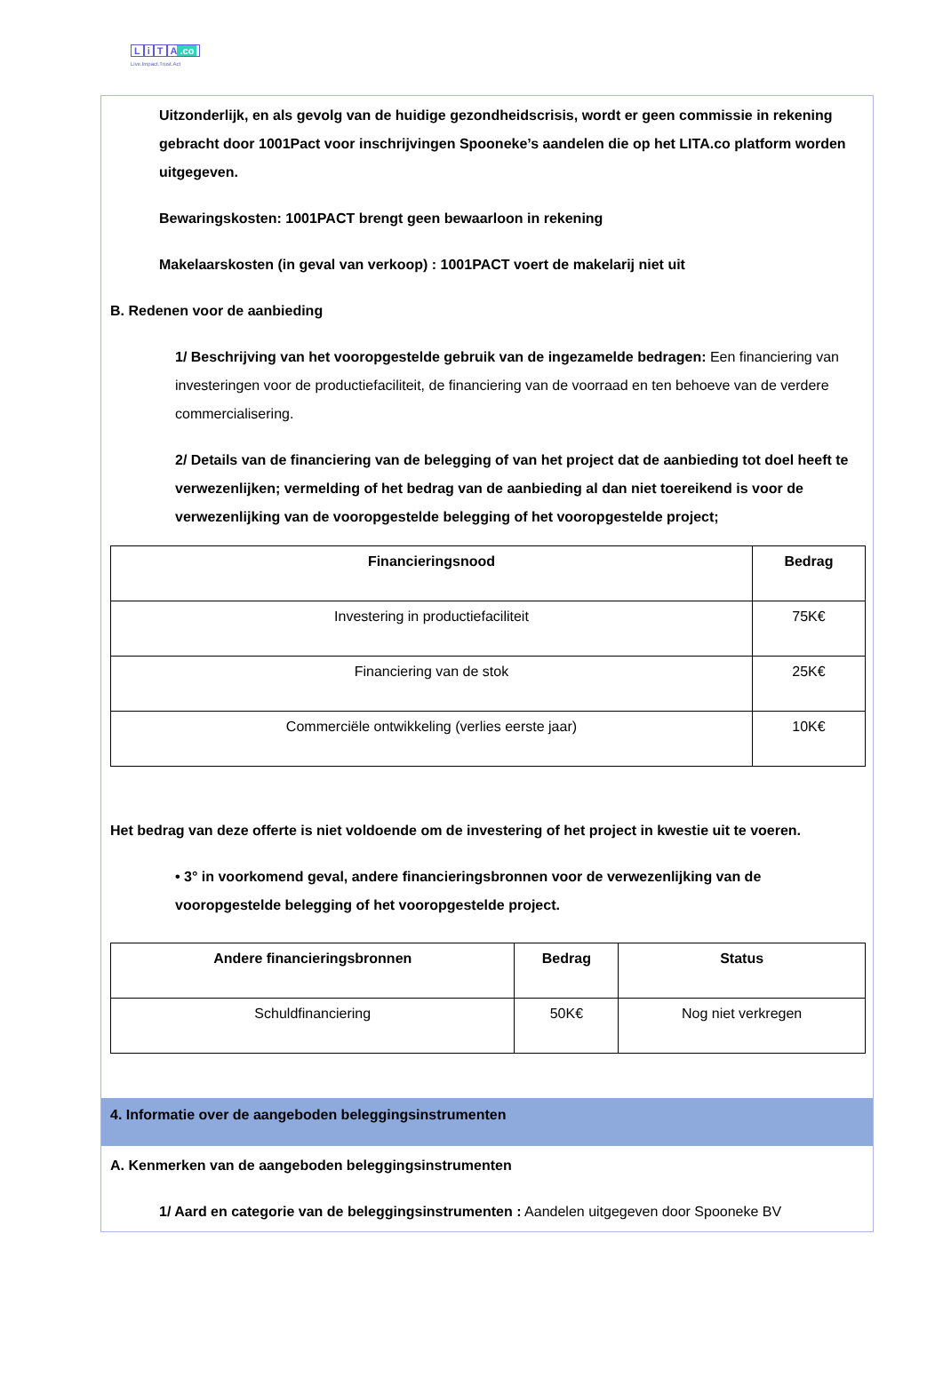Li T A.co
Live.Impact.Trust.Act
Uitzonderlijk, en als gevolg van de huidige gezondheidscrisis, wordt er geen commissie in rekening gebracht door 1001Pact voor inschrijvingen Spooneke’s aandelen die op het LITA.co platform worden uitgegeven.
Bewaringskosten: 1001PACT brengt geen bewaarloon in rekening
Makelaarskosten (in geval van verkoop) : 1001PACT voert de makelarij niet uit
B. Redenen voor de aanbieding
1/ Beschrijving van het vooropgestelde gebruik van de ingezamelde bedragen: Een financiering van investeringen voor de productiefaciliteit, de financiering van de voorraad en ten behoeve van de verdere commercialisering.
2/ Details van de financiering van de belegging of van het project dat de aanbieding tot doel heeft te verwezenlijken; vermelding of het bedrag van de aanbieding al dan niet toereikend is voor de verwezenlijking van de vooropgestelde belegging of het vooropgestelde project;
| Financieringsnood | Bedrag |
| --- | --- |
| Investering in productiefaciliteit | 75K€ |
| Financiering van de stok | 25K€ |
| Commerciële ontwikkeling (verlies eerste jaar) | 10K€ |
Het bedrag van deze offerte is niet voldoende om de investering of het project in kwestie uit te voeren.
• 3° in voorkomend geval, andere financieringsbronnen voor de verwezenlijking van de vooropgestelde belegging of het vooropgestelde project.
| Andere financieringsbronnen | Bedrag | Status |
| --- | --- | --- |
| Schuldfinanciering | 50K€ | Nog niet verkregen |
4. Informatie over de aangeboden beleggingsinstrumenten
A. Kenmerken van de aangeboden beleggingsinstrumenten
1/ Aard en categorie van de beleggingsinstrumenten : Aandelen uitgegeven door Spooneke BV